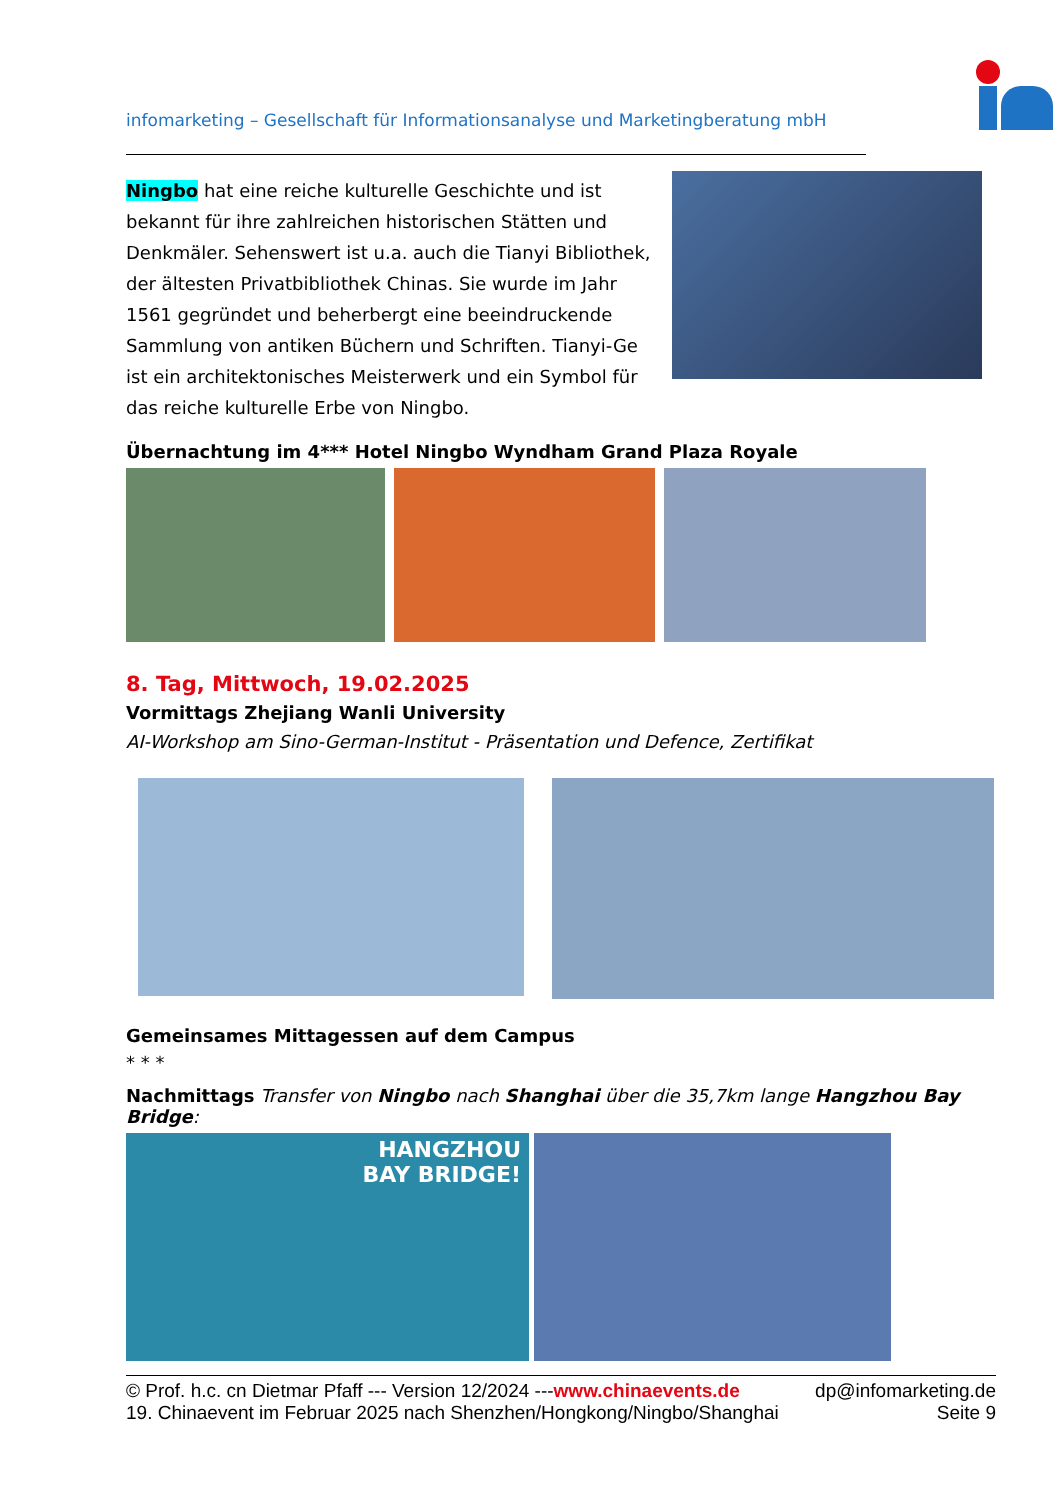infomarketing – Gesellschaft für Informationsanalyse und Marketingberatung mbH
Ningbo hat eine reiche kulturelle Geschichte und ist bekannt für ihre zahlreichen historischen Stätten und Denkmäler. Sehenswert ist u.a. auch die Tianyi Bibliothek, der ältesten Privatbibliothek Chinas. Sie wurde im Jahr 1561 gegründet und beherbergt eine beeindruckende Sammlung von antiken Büchern und Schriften. Tianyi-Ge ist ein architektonisches Meisterwerk und ein Symbol für das reiche kulturelle Erbe von Ningbo.
Übernachtung im 4*** Hotel Ningbo Wyndham Grand Plaza Royale
8. Tag, Mittwoch, 19.02.2025
Vormittags Zhejiang Wanli University
AI-Workshop am Sino-German-Institut - Präsentation und Defence, Zertifikat
Gemeinsames Mittagessen auf dem Campus
* * *
Nachmittags Transfer von Ningbo nach Shanghai über die 35,7km lange Hangzhou Bay Bridge:
HANGZHOU
BAY BRIDGE!
© Prof. h.c. cn Dietmar Pfaff --- Version 12/2024 ---www.chinaevents.de dp@infomarketing.de
19. Chinaevent im Februar 2025 nach Shenzhen/Hongkong/Ningbo/Shanghai Seite 9